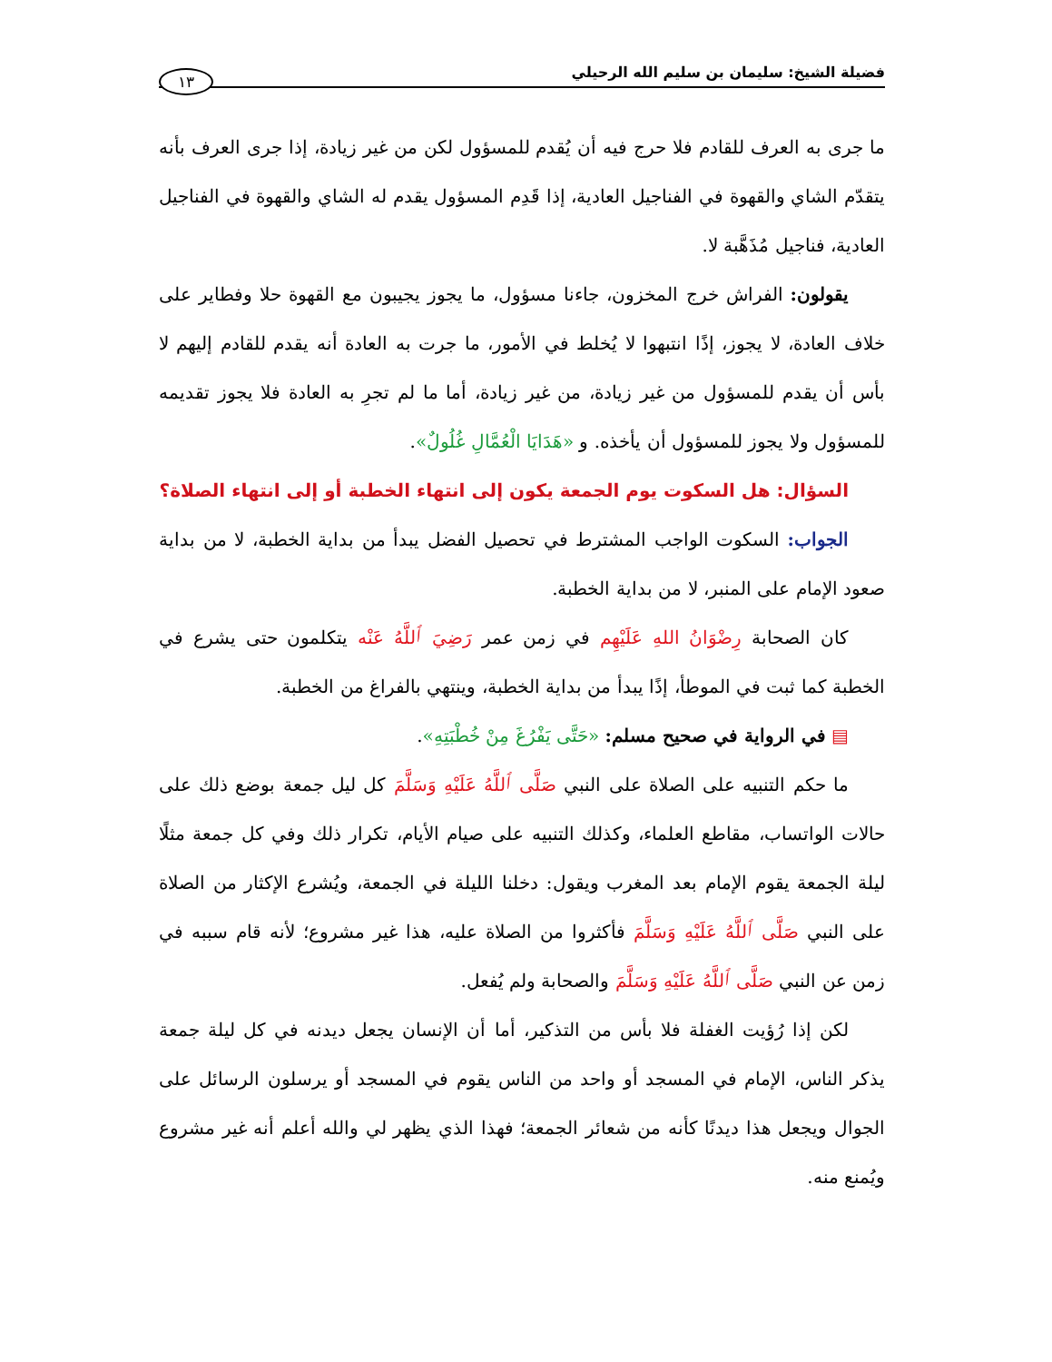فضيلة الشيخ: سليمان بن سليم الله الرحيلي ١٣
ما جرى به العرف للقادم فلا حرج فيه أن يُقدم للمسؤول لكن من غير زيادة، إذا جرى العرف بأنه يتقدّم الشاي والقهوة في الفناجيل العادية، إذا قَدِم المسؤول يقدم له الشاي والقهوة في الفناجيل العادية، فناجيل مُذَهَّبة لا.
يقولون: الفراش خرج المخزون، جاءنا مسؤول، ما يجوز يجيبون مع القهوة حلا وفطاير على خلاف العادة، لا يجوز، إذًا انتبهوا لا يُخلط في الأمور، ما جرت به العادة أنه يقدم للقادم إليهم لا بأس أن يقدم للمسؤول من غير زيادة، من غير زيادة، أما ما لم تجرِ به العادة فلا يجوز تقديمه للمسؤول ولا يجوز للمسؤول أن يأخذه. و «هَدَايَا الْعُمَّالِ غُلُولٌ».
السؤال: هل السكوت يوم الجمعة يكون إلى انتهاء الخطبة أو إلى انتهاء الصلاة؟
الجواب: السكوت الواجب المشترط في تحصيل الفضل يبدأ من بداية الخطبة، لا من بداية صعود الإمام على المنبر، لا من بداية الخطبة.
كان الصحابة رِضْوَانُ اللهِ عَلَيْهِم في زمن عمر رَضِيَ ٱللَّهُ عَنْه يتكلمون حتى يشرع في الخطبة كما ثبت في الموطأ، إذًا يبدأ من بداية الخطبة، وينتهي بالفراغ من الخطبة.
▤ في الرواية في صحيح مسلم: «حَتَّى يَفْرُغَ مِنْ خُطْبَتِهِ».
ما حكم التنبيه على الصلاة على النبي صَلَّى ٱللَّهُ عَلَيْهِ وَسَلَّمَ كل ليل جمعة بوضع ذلك على حالات الواتساب، مقاطع العلماء، وكذلك التنبيه على صيام الأيام، تكرار ذلك وفي كل جمعة مثلًا ليلة الجمعة يقوم الإمام بعد المغرب ويقول: دخلنا الليلة في الجمعة، ويُشرع الإكثار من الصلاة على النبي صَلَّى ٱللَّهُ عَلَيْهِ وَسَلَّمَ فأكثروا من الصلاة عليه، هذا غير مشروع؛ لأنه قام سببه في زمن عن النبي صَلَّى ٱللَّهُ عَلَيْهِ وَسَلَّمَ والصحابة ولم يُفعل.
لكن إذا رُؤيت الغفلة فلا بأس من التذكير، أما أن الإنسان يجعل ديدنه في كل ليلة جمعة يذكر الناس، الإمام في المسجد أو واحد من الناس يقوم في المسجد أو يرسلون الرسائل على الجوال ويجعل هذا ديدنًا كأنه من شعائر الجمعة؛ فهذا الذي يظهر لي والله أعلم أنه غير مشروع ويُمنع منه.